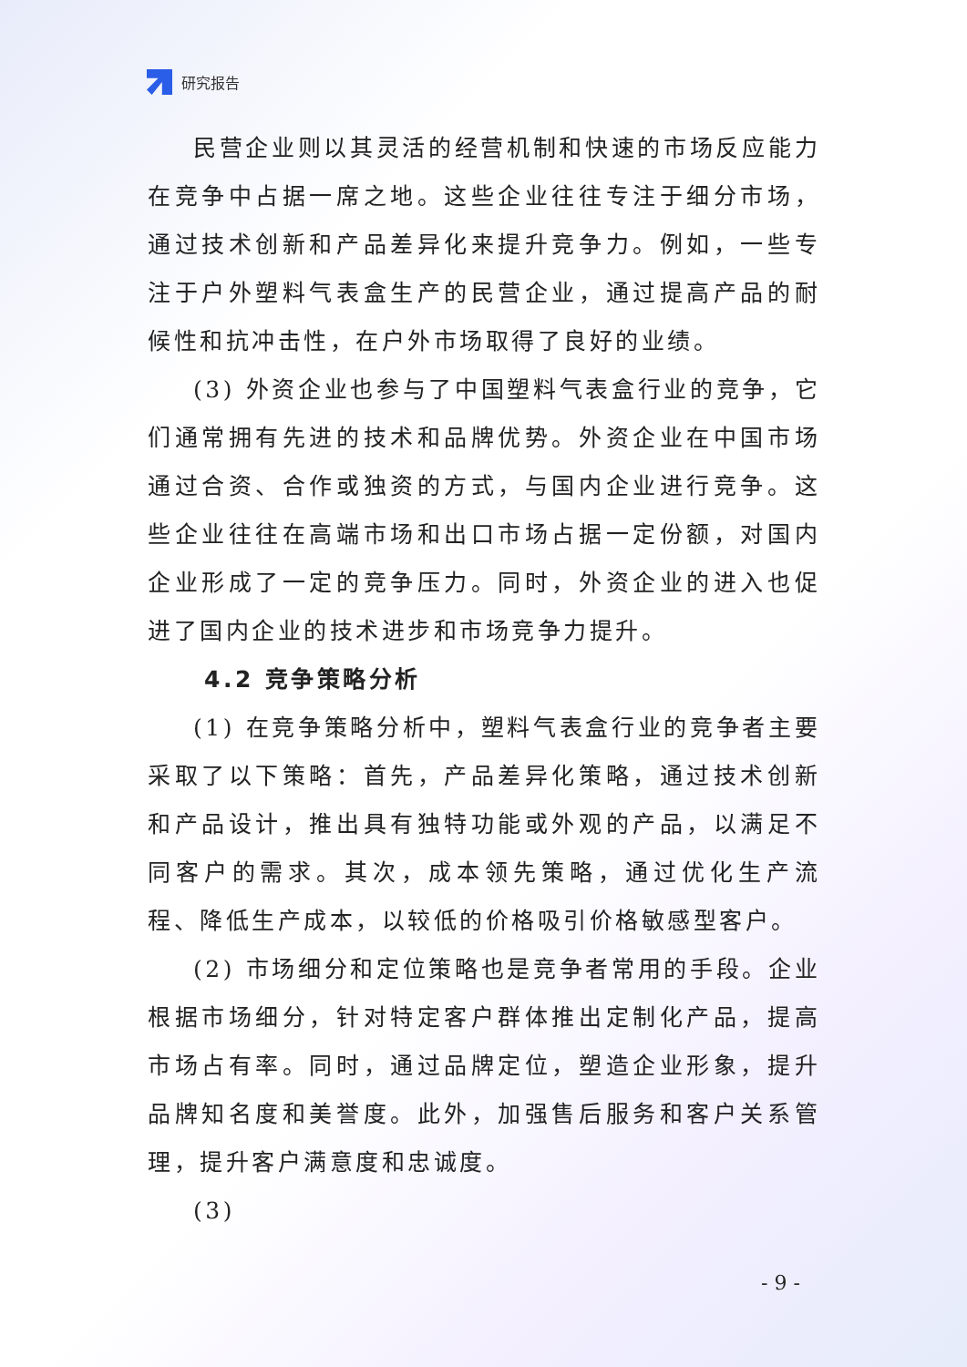研究报告
民营企业则以其灵活的经营机制和快速的市场反应能力在竞争中占据一席之地。这些企业往往专注于细分市场，通过技术创新和产品差异化来提升竞争力。例如，一些专注于户外塑料气表盒生产的民营企业，通过提高产品的耐候性和抗冲击性，在户外市场取得了良好的业绩。
(3) 外资企业也参与了中国塑料气表盒行业的竞争，它们通常拥有先进的技术和品牌优势。外资企业在中国市场通过合资、合作或独资的方式，与国内企业进行竞争。这些企业往往在高端市场和出口市场占据一定份额，对国内企业形成了一定的竞争压力。同时，外资企业的进入也促进了国内企业的技术进步和市场竞争力提升。
4.2 竞争策略分析
(1) 在竞争策略分析中，塑料气表盒行业的竞争者主要采取了以下策略：首先，产品差异化策略，通过技术创新和产品设计，推出具有独特功能或外观的产品，以满足不同客户的需求。其次，成本领先策略，通过优化生产流程、降低生产成本，以较低的价格吸引价格敏感型客户。
(2) 市场细分和定位策略也是竞争者常用的手段。企业根据市场细分，针对特定客户群体推出定制化产品，提高市场占有率。同时，通过品牌定位，塑造企业形象，提升品牌知名度和美誉度。此外，加强售后服务和客户关系管理，提升客户满意度和忠诚度。
(3)
- 9 -